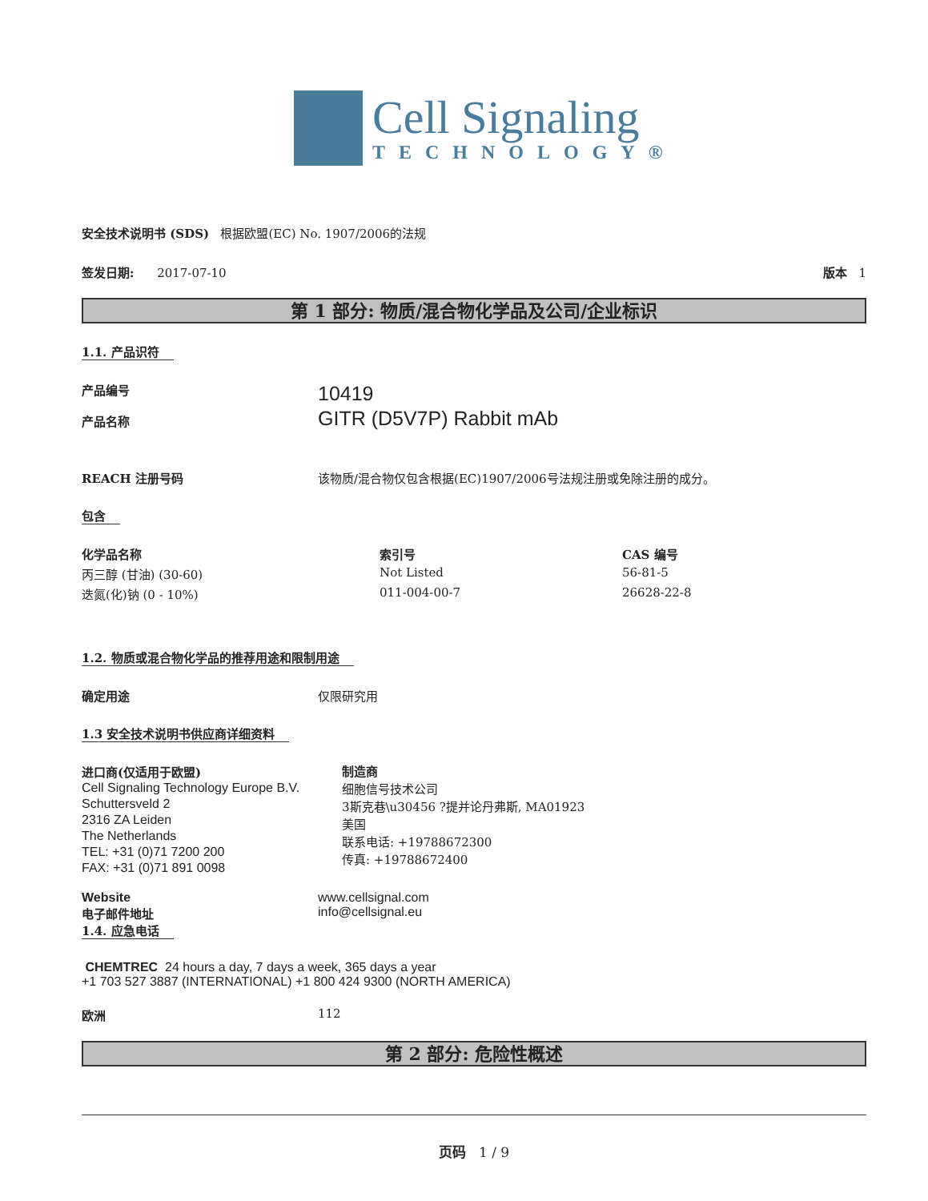Cell Signaling
TECHNOLOGY®
安全技术说明书 (SDS) 根据欧盟(EC) No. 1907/2006的法规
签发日期: 2017-07-10 版本 1
第 1 部分: 物质/混合物化学品及公司/企业标识
1.1. 产品识符
产品编号
产品名称
10419
GITR (D5V7P) Rabbit mAb
REACH 注册号码 该物质/混合物仅包含根据(EC)1907/2006号法规注册或免除注册的成分。
包含
| 化学品名称 | 索引号 | CAS 编号 |
| --- | --- | --- |
| 丙三醇 (甘油) (30-60) | Not Listed | 56-81-5 |
| 迭氮(化)钠 (0 - 10%) | 011-004-00-7 | 26628-22-8 |
1.2. 物质或混合物化学品的推荐用途和限制用途
确定用途 仅限研究用
1.3 安全技术说明书供应商详细资料
进口商(仅适用于欧盟)
Cell Signaling Technology Europe B.V.
Schuttersveld 2
2316 ZA Leiden
The Netherlands
TEL: +31 (0)71 7200 200
FAX: +31 (0)71 891 0098
制造商
细胞信号技术公司
3斯克巷\u30456 ?提并论丹弗斯, MA01923
美国
联系电话: +19788672300
传真: +19788672400
Website
电子邮件地址
www.cellsignal.com
info@cellsignal.eu
1.4. 应急电话
CHEMTREC 24 hours a day, 7 days a week, 365 days a year
+1 703 527 3887 (INTERNATIONAL) +1 800 424 9300 (NORTH AMERICA)
欧洲 112
第 2 部分: 危险性概述
页码 1 / 9